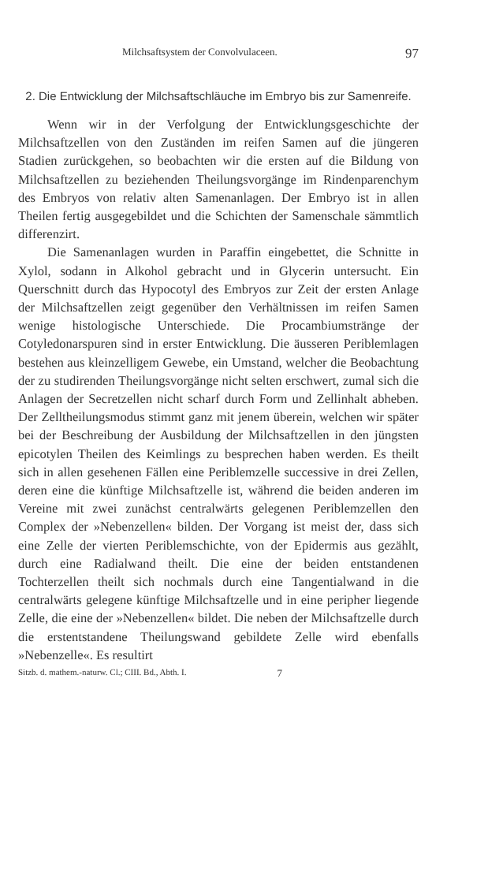Milchsaftsystem der Convolvulaceen. 97
2. Die Entwicklung der Milchsaftschläuche im Embryo bis zur Samenreife.
Wenn wir in der Verfolgung der Entwicklungsgeschichte der Milchsaftzellen von den Zuständen im reifen Samen auf die jüngeren Stadien zurückgehen, so beobachten wir die ersten auf die Bildung von Milchsaftzellen zu beziehenden Theilungsvorgänge im Rindenparenchym des Embryos von relativ alten Samenanlagen. Der Embryo ist in allen Theilen fertig ausgegebildet und die Schichten der Samenschale sämmtlich differenzirt.
Die Samenanlagen wurden in Paraffin eingebettet, die Schnitte in Xylol, sodann in Alkohol gebracht und in Glycerin untersucht. Ein Querschnitt durch das Hypocotyl des Embryos zur Zeit der ersten Anlage der Milchsaftzellen zeigt gegenüber den Verhältnissen im reifen Samen wenige histologische Unterschiede. Die Procambiumstränge der Cotyledonarspuren sind in erster Entwicklung. Die äusseren Periblemlagen bestehen aus kleinzelligem Gewebe, ein Umstand, welcher die Beobachtung der zu studirenden Theilungsvorgänge nicht selten erschwert, zumal sich die Anlagen der Secretzellen nicht scharf durch Form und Zellinhalt abheben. Der Zelltheilungsmodus stimmt ganz mit jenem überein, welchen wir später bei der Beschreibung der Ausbildung der Milchsaftzellen in den jüngsten epicotylen Theilen des Keimlings zu besprechen haben werden. Es theilt sich in allen gesehenen Fällen eine Periblemzelle successive in drei Zellen, deren eine die künftige Milchsaftzelle ist, während die beiden anderen im Vereine mit zwei zunächst centralwärts gelegenen Periblemzellen den Complex der »Nebenzellen« bilden. Der Vorgang ist meist der, dass sich eine Zelle der vierten Periblemschichte, von der Epidermis aus gezählt, durch eine Radialwand theilt. Die eine der beiden entstandenen Tochterzellen theilt sich nochmals durch eine Tangentialwand in die centralwärts gelegene künftige Milchsaftzelle und in eine peripher liegende Zelle, die eine der »Nebenzellen« bildet. Die neben der Milchsaftzelle durch die erstentstandene Theilungswand gebildete Zelle wird ebenfalls »Nebenzelle«. Es resultirt
Sitzb. d. mathem.-naturw. Cl.; CIII. Bd., Abth. I. 7